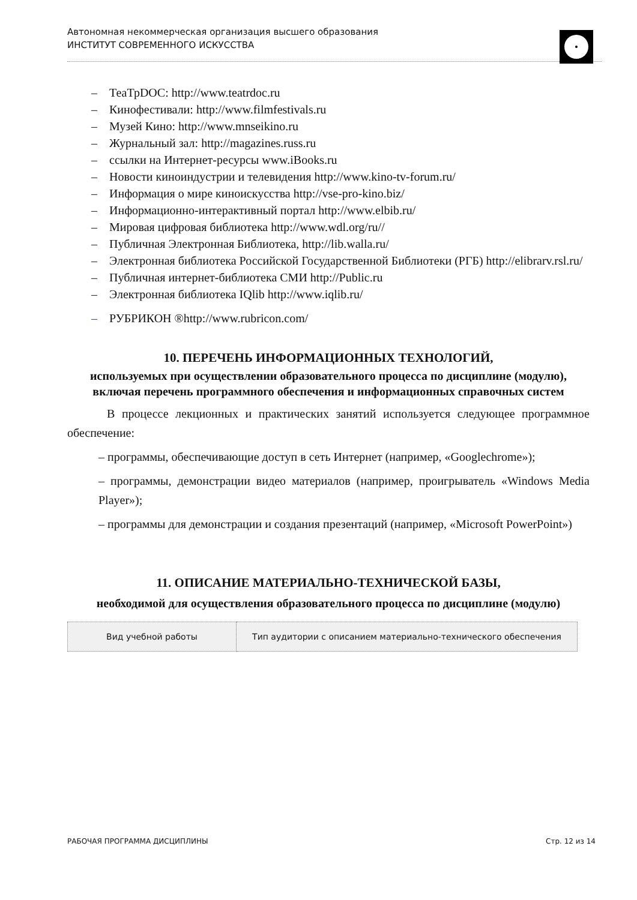Автономная некоммерческая организация высшего образования
ИНСТИТУТ СОВРЕМЕННОГО ИСКУССТВА
– ТеаТрDOC: http://www.teatrdoc.ru
– Кинофестивали: http://www.filmfestivals.ru
– Музей Кино: http://www.mnseikino.ru
– Журнальный зал: http://magazines.russ.ru
– ссылки на Интернет-ресурсы www.iBooks.ru
– Новости киноиндустрии и телевидения http://www.kino-tv-forum.ru/
– Информация о мире киноискусства http://vse-pro-kino.biz/
– Информационно-интерактивный портал http://www.elbib.ru/
– Мировая цифровая библиотека http://www.wdl.org/ru//
– Публичная Электронная Библиотека, http://lib.walla.ru/
– Электронная библиотека Российской Государственной Библиотеки (РГБ) http://elibrarv.rsl.ru/
– Публичная интернет-библиотека СМИ http://Public.ru
– Электронная библиотека IQlib http://www.iqlib.ru/
– РУБРИКОН ®http://www.rubricon.com/
10. ПЕРЕЧЕНЬ ИНФОРМАЦИОННЫХ ТЕХНОЛОГИЙ,
используемых при осуществлении образовательного процесса по дисциплине (модулю), включая перечень программного обеспечения и информационных справочных систем
В процессе лекционных и практических занятий используется следующее программное обеспечение:
– программы, обеспечивающие доступ в сеть Интернет (например, «Googlechrome»);
– программы, демонстрации видео материалов (например, проигрыватель «Windows Media Player»);
– программы для демонстрации и создания презентаций (например, «Microsoft PowerPoint»)
11. ОПИСАНИЕ МАТЕРИАЛЬНО-ТЕХНИЧЕСКОЙ БАЗЫ,
необходимой для осуществления образовательного процесса по дисциплине (модулю)
| Вид учебной работы | Тип аудитории с описанием материально-технического обеспечения |
| --- | --- |
РАБОЧАЯ ПРОГРАММА ДИСЦИПЛИНЫ Стр. 12 из 14